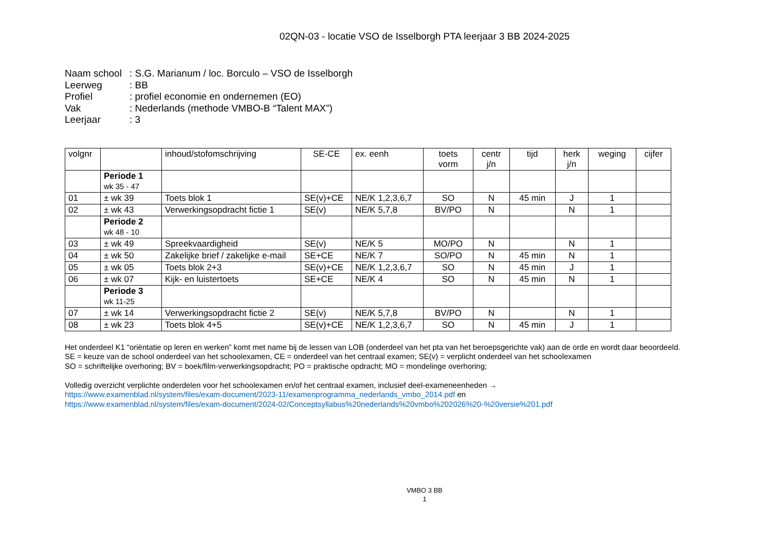02QN-03 - locatie VSO de Isselborgh PTA leerjaar 3 BB 2024-2025
Naam school: S.G. Marianum / loc. Borculo – VSO de Isselborgh
Leerweg: BB
Profiel: profiel economie en ondernemen (EO)
Vak: Nederlands (methode VMBO-B “Talent MAX”)
Leerjaar: 3
| volgnr | | inhoud/stofomschrijving | SE-CE | ex. eenh | toets vorm | centr j/n | tijd | herk j/n | weging | cijfer |
| --- | --- | --- | --- | --- | --- | --- | --- | --- | --- | --- |
| | Periode 1 wk 35 - 47 | | | | | | | | | |
| 01 | ± wk 39 | Toets blok 1 | SE(v)+CE | NE/K 1,2,3,6,7 | SO | N | 45 min | J | 1 | |
| 02 | ± wk 43 | Verwerkingsopdracht fictie 1 | SE(v) | NE/K 5,7,8 | BV/PO | N | | N | 1 | |
| | Periode 2 wk 48 - 10 | | | | | | | | | |
| 03 | ± wk 49 | Spreekvaardigheid | SE(v) | NE/K 5 | MO/PO | N | | N | 1 | |
| 04 | ± wk 50 | Zakelijke brief / zakelijke e-mail | SE+CE | NE/K 7 | SO/PO | N | 45 min | N | 1 | |
| 05 | ± wk 05 | Toets blok 2+3 | SE(v)+CE | NE/K 1,2,3,6,7 | SO | N | 45 min | J | 1 | |
| 06 | ± wk 07 | Kijk- en luistertoets | SE+CE | NE/K 4 | SO | N | 45 min | N | 1 | |
| | Periode 3 wk 11-25 | | | | | | | | | |
| 07 | ± wk 14 | Verwerkingsopdracht fictie 2 | SE(v) | NE/K 5,7,8 | BV/PO | N | | N | 1 | |
| 08 | ± wk 23 | Toets blok 4+5 | SE(v)+CE | NE/K 1,2,3,6,7 | SO | N | 45 min | J | 1 | |
Het onderdeel K1 “oriëntatie op leren en werken” komt met name bij de lessen van LOB (onderdeel van het pta van het beroepsgerichte vak) aan de orde en wordt daar beoordeeld.
SE = keuze van de school onderdeel van het schoolexamen, CE = onderdeel van het centraal examen; SE(v) = verplicht onderdeel van het schoolexamen
SO = schriftelijke overhoring; BV = boek/film-verwerkingsopdracht; PO = praktische opdracht; MO = mondelinge overhoring;
Volledig overzicht verplichte onderdelen voor het schoolexamen en/of het centraal examen, inclusief deel-exameneenheden →
https://www.examenblad.nl/system/files/exam-document/2023-11/examenprogramma_nederlands_vmbo_2014.pdf en
https://www.examenblad.nl/system/files/exam-document/2024-02/Conceptsyllabus%20nederlands%20vmbo%202026%20-%20versie%201.pdf
VMBO 3 BB
1